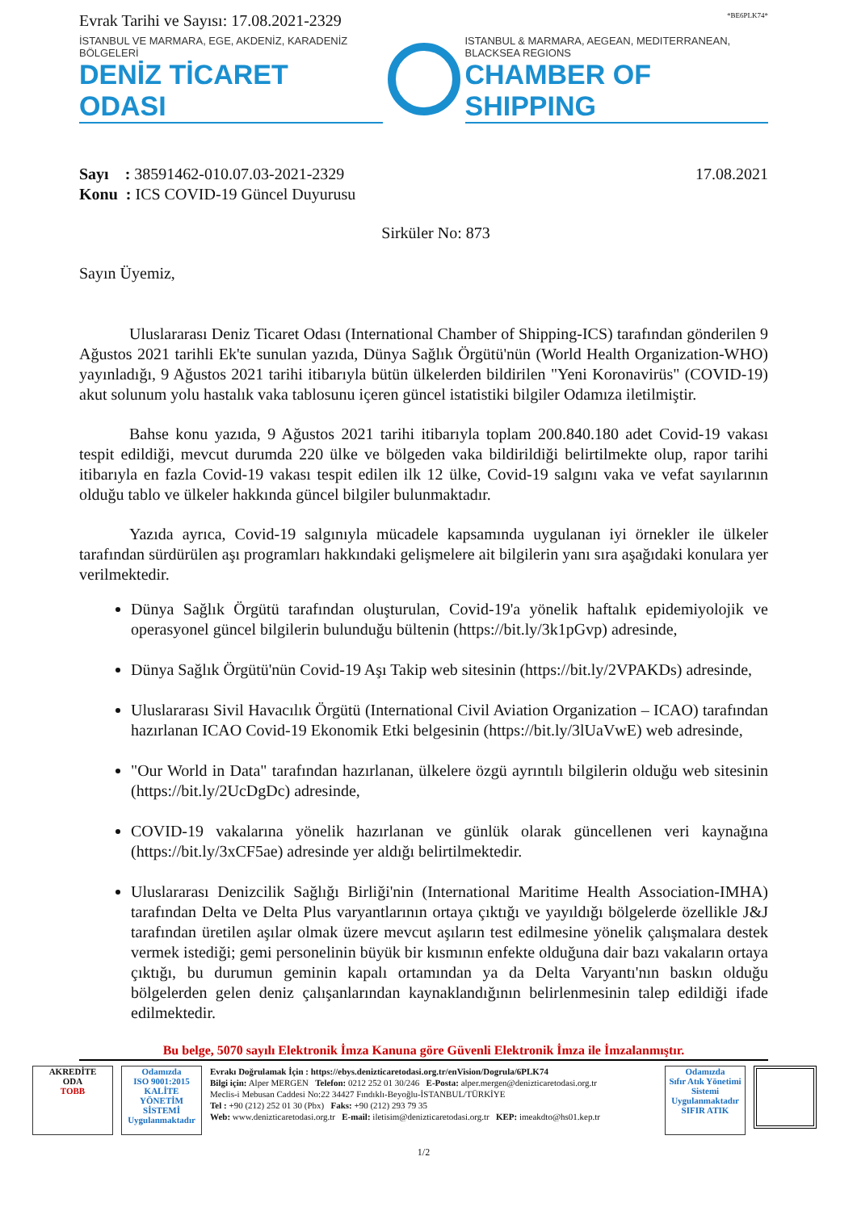Evrak Tarihi ve Sayısı: 17.08.2021-2329 *BE6PLK74*
İSTANBUL VE MARMARA, EGE, AKDENİZ, KARADENİZ BÖLGELERİ
DENİZ TİCARET ODASI
ISTANBUL & MARMARA, AEGEAN, MEDITERRANEAN, BLACKSEA REGIONS
CHAMBER OF SHIPPING
Sayı : 38591462-010.07.03-2021-2329
Konu : ICS COVID-19 Güncel Duyurusu
17.08.2021
Sirküler No: 873
Sayın Üyemiz,
Uluslararası Deniz Ticaret Odası (International Chamber of Shipping-ICS) tarafından gönderilen 9 Ağustos 2021 tarihli Ek'te sunulan yazıda, Dünya Sağlık Örgütü'nün (World Health Organization-WHO) yayınladığı, 9 Ağustos 2021 tarihi itibarıyla bütün ülkelerden bildirilen "Yeni Koronavirüs" (COVID-19) akut solunum yolu hastalık vaka tablosunu içeren güncel istatistiki bilgiler Odamıza iletilmiştir.
Bahse konu yazıda, 9 Ağustos 2021 tarihi itibarıyla toplam 200.840.180 adet Covid-19 vakası tespit edildiği, mevcut durumda 220 ülke ve bölgeden vaka bildirildiği belirtilmekte olup, rapor tarihi itibarıyla en fazla Covid-19 vakası tespit edilen ilk 12 ülke, Covid-19 salgını vaka ve vefat sayılarının olduğu tablo ve ülkeler hakkında güncel bilgiler bulunmaktadır.
Yazıda ayrıca, Covid-19 salgınıyla mücadele kapsamında uygulanan iyi örnekler ile ülkeler tarafından sürdürülen aşı programları hakkındaki gelişmelere ait bilgilerin yanı sıra aşağıdaki konulara yer verilmektedir.
Dünya Sağlık Örgütü tarafından oluşturulan, Covid-19'a yönelik haftalık epidemiyolojik ve operasyonel güncel bilgilerin bulunduğu bültenin (https://bit.ly/3k1pGvp) adresinde,
Dünya Sağlık Örgütü'nün Covid-19 Aşı Takip web sitesinin (https://bit.ly/2VPAKDs) adresinde,
Uluslararası Sivil Havacılık Örgütü (International Civil Aviation Organization – ICAO) tarafından hazırlanan ICAO Covid-19 Ekonomik Etki belgesinin (https://bit.ly/3lUaVwE) web adresinde,
"Our World in Data" tarafından hazırlanan, ülkelere özgü ayrıntılı bilgilerin olduğu web sitesinin (https://bit.ly/2UcDgDc) adresinde,
COVID-19 vakalarına yönelik hazırlanan ve günlük olarak güncellenen veri kaynağına (https://bit.ly/3xCF5ae) adresinde yer aldığı belirtilmektedir.
Uluslararası Denizcilik Sağlığı Birliği'nin (International Maritime Health Association-IMHA) tarafından Delta ve Delta Plus varyantlarının ortaya çıktığı ve yayıldığı bölgelerde özellikle J&J tarafından üretilen aşılar olmak üzere mevcut aşıların test edilmesine yönelik çalışmalara destek vermek istediği; gemi personelinin büyük bir kısmının enfekte olduğuna dair bazı vakaların ortaya çıktığı, bu durumun geminin kapalı ortamından ya da Delta Varyantı'nın baskın olduğu bölgelerden gelen deniz çalışanlarından kaynaklandığının belirlenmesinin talep edildiği ifade edilmektedir.
Bu belge, 5070 sayılı Elektronik İmza Kanuna göre Güvenli Elektronik İmza ile İmzalanmıştır.
AKREDİTE
ODA
TOBB
Odamızda
ISO 9001:2015
KALİTE
YÖNETİM
SİSTEMİ
Uygulanmaktadır
Evrakı Doğrulamak İçin : https://ebys.denizticaretodasi.org.tr/enVision/Dogrula/6PLK74
Bilgi için: Alper MERGEN Telefon: 0212 252 01 30/246 E-Posta: alper.mergen@denizticaretodasi.org.tr
Meclis-i Mebusan Caddesi No:22 34427 Fındıklı-Beyoğlu-İSTANBUL/TÜRKİYE
Tel : +90 (212) 252 01 30 (Pbx) Faks: +90 (212) 293 79 35
Web: www.denizticaretodasi.org.tr E-mail: iletisim@denizticaretodasi.org.tr KEP: imeakdto@hs01.kep.tr
Odamızda
Sıfır Atık Yönetimi
Sistemi
Uygulanmaktadır
SIFIR ATIK
1/2